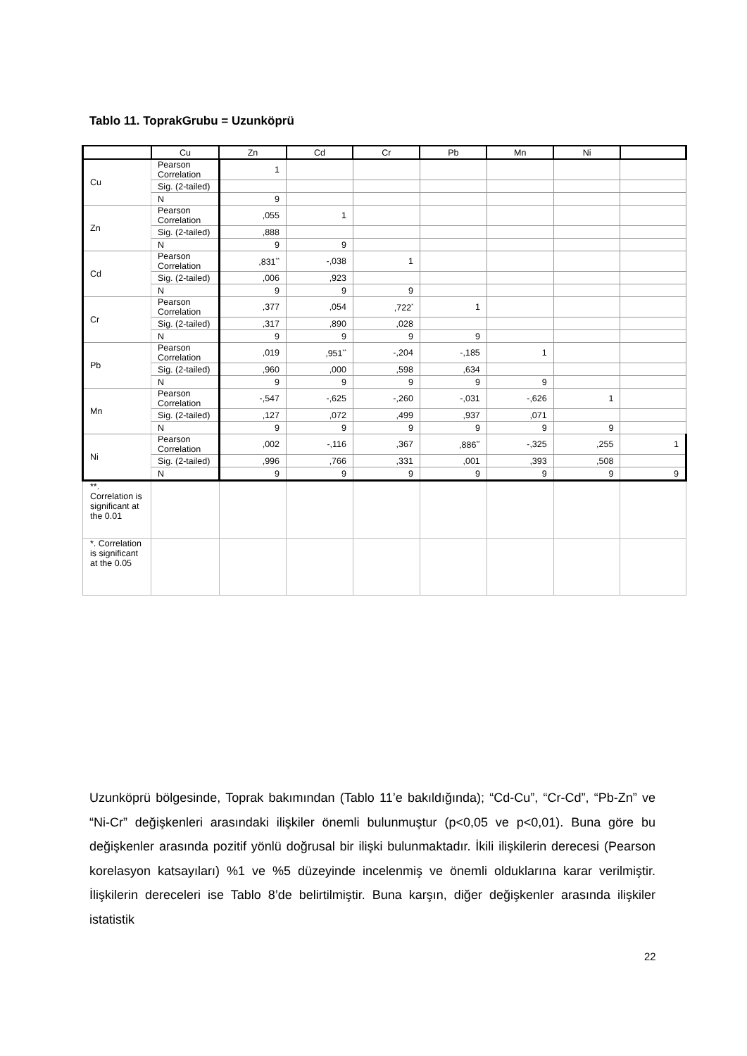Tablo 11. ToprakGrubu = Uzunköprü
| | Cu | Zn | Cd | Cr | Pb | Mn | Ni | |
| --- | --- | --- | --- | --- | --- | --- | --- | --- |
| Cu | Pearson Correlation | 1 | | | | | | |
| | Sig. (2-tailed) | | | | | | | |
| | N | 9 | | | | | | |
| Zn | Pearson Correlation | ,055 | 1 | | | | | |
| | Sig. (2-tailed) | ,888 | | | | | | |
| | N | 9 | 9 | | | | | |
| Cd | Pearson Correlation | ,831<sup>**</sup> | -,038 | 1 | | | | |
| | Sig. (2-tailed) | ,006 | ,923 | | | | | |
| | N | 9 | 9 | 9 | | | | |
| Cr | Pearson Correlation | ,377 | ,054 | ,722<sup>*</sup> | 1 | | | |
| | Sig. (2-tailed) | ,317 | ,890 | ,028 | | | | |
| | N | 9 | 9 | 9 | 9 | | | |
| Pb | Pearson Correlation | ,019 | ,951<sup>**</sup> | -,204 | -,185 | 1 | | |
| | Sig. (2-tailed) | ,960 | ,000 | ,598 | ,634 | | | |
| | N | 9 | 9 | 9 | 9 | 9 | | |
| Mn | Pearson Correlation | -,547 | -,625 | -,260 | -,031 | -,626 | 1 | |
| | Sig. (2-tailed) | ,127 | ,072 | ,499 | ,937 | ,071 | | |
| | N | 9 | 9 | 9 | 9 | 9 | 9 | |
| Ni | Pearson Correlation | ,002 | -,116 | ,367 | ,886<sup>**</sup> | -,325 | ,255 | 1 |
| | Sig. (2-tailed) | ,996 | ,766 | ,331 | ,001 | ,393 | ,508 | |
| | N | 9 | 9 | 9 | 9 | 9 | 9 | 9 |
| **. Correlation is significant at the 0.01 | | | | | | | | |
| *. Correlation is significant at the 0.05 | | | | | | | | |
Uzunköprü bölgesinde, Toprak bakımından (Tablo 11’e bakıldığında); “Cd-Cu”, “Cr-Cd”, “Pb-Zn” ve “Ni-Cr” değişkenleri arasındaki ilişkiler önemli bulunmuştur (p<0,05 ve p<0,01). Buna göre bu değişkenler arasında pozitif yönlü doğrusal bir ilişki bulunmaktadır. İkili ilişkilerin derecesi (Pearson korelasyon katsayıları) %1 ve %5 düzeyinde incelenmiş ve önemli olduklarına karar verilmiştir. İlişkilerin dereceleri ise Tablo 8’de belirtilmiştir. Buna karşın, diğer değişkenler arasında ilişkiler istatistik
22